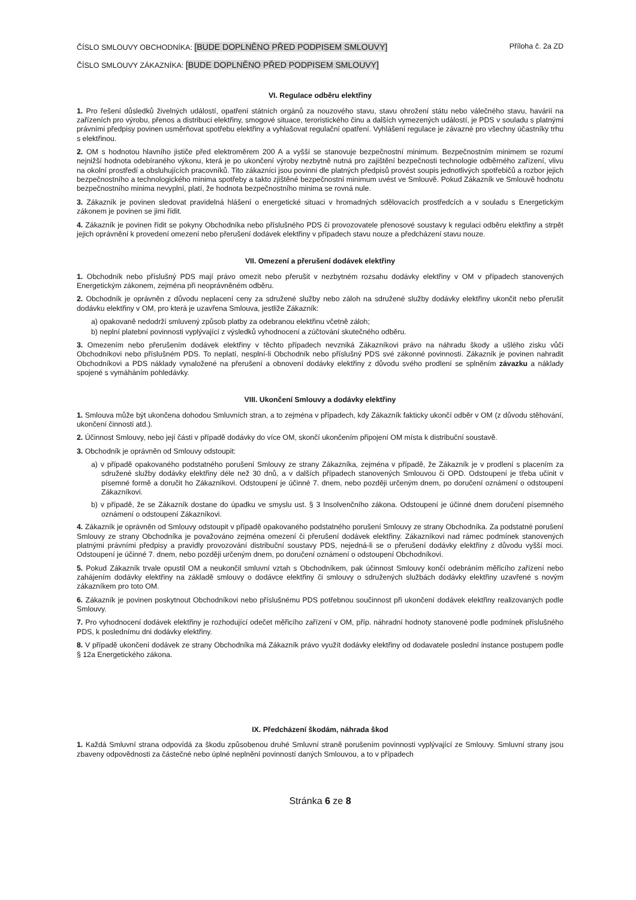ČÍSLO SMLOUVY OBCHODNÍKA: [BUDE DOPLNĚNO PŘED PODPISEM SMLOUVY] Příloha č. 2a ZD
ČÍSLO SMLOUVY ZÁKAZNÍKA: [BUDE DOPLNĚNO PŘED PODPISEM SMLOUVY]
VI. Regulace odběru elektřiny
1. Pro řešení důsledků živelných událostí, opatření státních orgánů za nouzového stavu, stavu ohrožení státu nebo válečného stavu, havárií na zařízeních pro výrobu, přenos a distribuci elektřiny, smogové situace, teroristického činu a dalších vymezených událostí, je PDS v souladu s platnými právními předpisy povinen usměrňovat spotřebu elektřiny a vyhlašovat regulační opatření. Vyhlášení regulace je závazné pro všechny účastníky trhu s elektřinou.
2. OM s hodnotou hlavního jističe před elektroměrem 200 A a vyšší se stanovuje bezpečnostní minimum. Bezpečnostním minimem se rozumí nejnižší hodnota odebíraného výkonu, která je po ukončení výroby nezbytně nutná pro zajištění bezpečnosti technologie odběrného zařízení, vlivu na okolní prostředí a obsluhujících pracovníků. Tito zákazníci jsou povinni dle platných předpisů provést soupis jednotlivých spotřebičů a rozbor jejich bezpečnostního a technologického minima spotřeby a takto zjištěné bezpečnostní minimum uvést ve Smlouvě. Pokud Zákazník ve Smlouvě hodnotu bezpečnostního minima nevyplní, platí, že hodnota bezpečnostního minima se rovná nule.
3. Zákazník je povinen sledovat pravidelná hlášení o energetické situaci v hromadných sdělovacích prostředcích a v souladu s Energetickým zákonem je povinen se jimi řídit.
4. Zákazník je povinen řídit se pokyny Obchodníka nebo příslušného PDS či provozovatele přenosové soustavy k regulaci odběru elektřiny a strpět jejich oprávnění k provedení omezení nebo přerušení dodávek elektřiny v případech stavu nouze a předcházení stavu nouze.
VII. Omezení a přerušení dodávek elektřiny
1. Obchodník nebo příslušný PDS mají právo omezit nebo přerušit v nezbytném rozsahu dodávky elektřiny v OM v případech stanovených Energetickým zákonem, zejména při neoprávněném odběru.
2. Obchodník je oprávněn z důvodu neplacení ceny za sdružené služby nebo záloh na sdružené služby dodávky elektřiny ukončit nebo přerušit dodávku elektřiny v OM, pro která je uzavřena Smlouva, jestliže Zákazník:
a) opakovaně nedodrží smluvený způsob platby za odebranou elektřinu včetně záloh;
b) neplní platební povinnosti vyplývající z výsledků vyhodnocení a zúčtování skutečného odběru.
3. Omezením nebo přerušením dodávek elektřiny v těchto případech nevzniká Zákazníkovi právo na náhradu škody a ušlého zisku vůči Obchodníkovi nebo příslušném PDS. To neplatí, nesplní-li Obchodník nebo příslušný PDS své zákonné povinnosti. Zákazník je povinen nahradit Obchodníkovi a PDS náklady vynaložené na přerušení a obnovení dodávky elektřiny z důvodu svého prodlení se splněním závazku a náklady spojené s vymáháním pohledávky.
VIII. Ukončení Smlouvy a dodávky elektřiny
1. Smlouva může být ukončena dohodou Smluvních stran, a to zejména v případech, kdy Zákazník fakticky ukončí odběr v OM (z důvodu stěhování, ukončení činnosti atd.).
2. Účinnost Smlouvy, nebo její části v případě dodávky do více OM, skončí ukončením připojení OM místa k distribuční soustavě.
3. Obchodník je oprávněn od Smlouvy odstoupit:
a) v případě opakovaného podstatného porušení Smlouvy ze strany Zákazníka, zejména v případě, že Zákazník je v prodlení s placením za sdružené služby dodávky elektřiny déle než 30 dnů, a v dalších případech stanovených Smlouvou či OPD. Odstoupení je třeba učinit v písemné formě a doručit ho Zákazníkovi. Odstoupení je účinné 7. dnem, nebo později určeným dnem, po doručení oznámení o odstoupení Zákazníkovi.
b) v případě, že se Zákazník dostane do úpadku ve smyslu ust. § 3 Insolvenčního zákona. Odstoupení je účinné dnem doručení písemného oznámení o odstoupení Zákazníkovi.
4. Zákazník je oprávněn od Smlouvy odstoupit v případě opakovaného podstatného porušení Smlouvy ze strany Obchodníka. Za podstatné porušení Smlouvy ze strany Obchodníka je považováno zejména omezení či přerušení dodávek elektřiny. Zákazníkovi nad rámec podmínek stanovených platnými právními předpisy a pravidly provozování distribuční soustavy PDS, nejedná-li se o přerušení dodávky elektřiny z důvodu vyšší moci. Odstoupení je účinné 7. dnem, nebo později určeným dnem, po doručení oznámení o odstoupení Obchodníkovi.
5. Pokud Zákazník trvale opustil OM a neukončil smluvní vztah s Obchodníkem, pak účinnost Smlouvy končí odebráním měřicího zařízení nebo zahájením dodávky elektřiny na základě smlouvy o dodávce elektřiny či smlouvy o sdružených službách dodávky elektřiny uzavřené s novým zákazníkem pro toto OM.
6. Zákazník je povinen poskytnout Obchodníkovi nebo příslušnému PDS potřebnou součinnost při ukončení dodávek elektřiny realizovaných podle Smlouvy.
7. Pro vyhodnocení dodávek elektřiny je rozhodující odečet měřicího zařízení v OM, příp. náhradní hodnoty stanovené podle podmínek příslušného PDS, k poslednímu dni dodávky elektřiny.
8. V případě ukončení dodávek ze strany Obchodníka má Zákazník právo využít dodávky elektřiny od dodavatele poslední instance postupem podle § 12a Energetického zákona.
IX. Předcházení škodám, náhrada škod
1. Každá Smluvní strana odpovídá za škodu způsobenou druhé Smluvní straně porušením povinnosti vyplývající ze Smlouvy. Smluvní strany jsou zbaveny odpovědnosti za částečné nebo úplné neplnění povinností daných Smlouvou, a to v případech
Stránka 6 ze 8